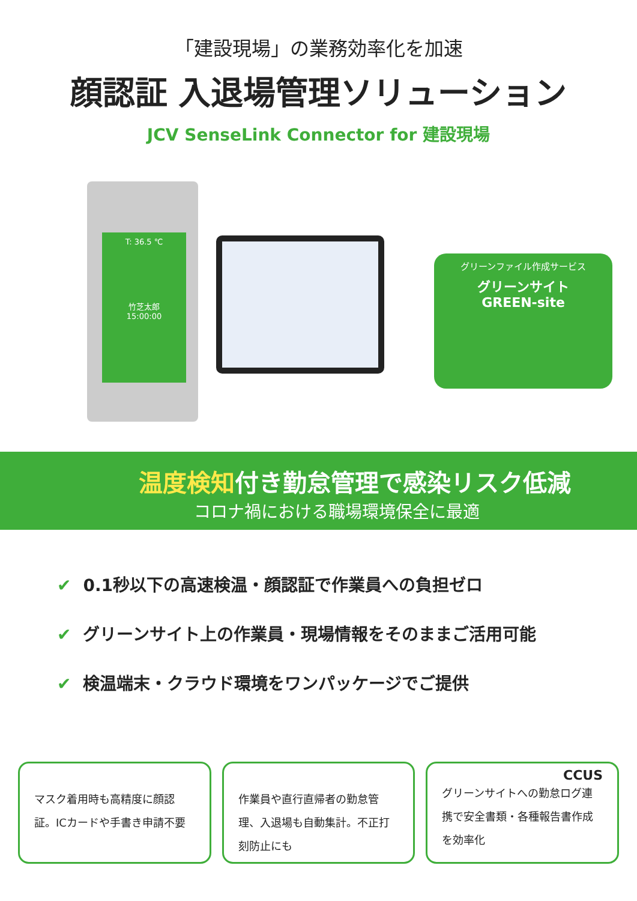「建設現場」の業務効率化を加速
顔認証 入退場管理ソリューション
JCV SenseLink Connector for 建設現場
T: 36.5 ℃
竹芝太郎
15:00:00
グリーンファイル作成サービス
グリーンサイト
GREEN-site
温度検知付き勤怠管理で感染リスク低減
コロナ禍における職場環境保全に最適
✔ 0.1秒以下の高速検温・顔認証で作業員への負担ゼロ
✔ グリーンサイト上の作業員・現場情報をそのままご活用可能
✔ 検温端末・クラウド環境をワンパッケージでご提供
マスク着用時も高精度に顔認証。ICカードや手書き申請不要
作業員や直行直帰者の勤怠管理、入退場も自動集計。不正打刻防止にも
CCUS
グリーンサイトへの勤怠ログ連携で安全書類・各種報告書作成を効率化